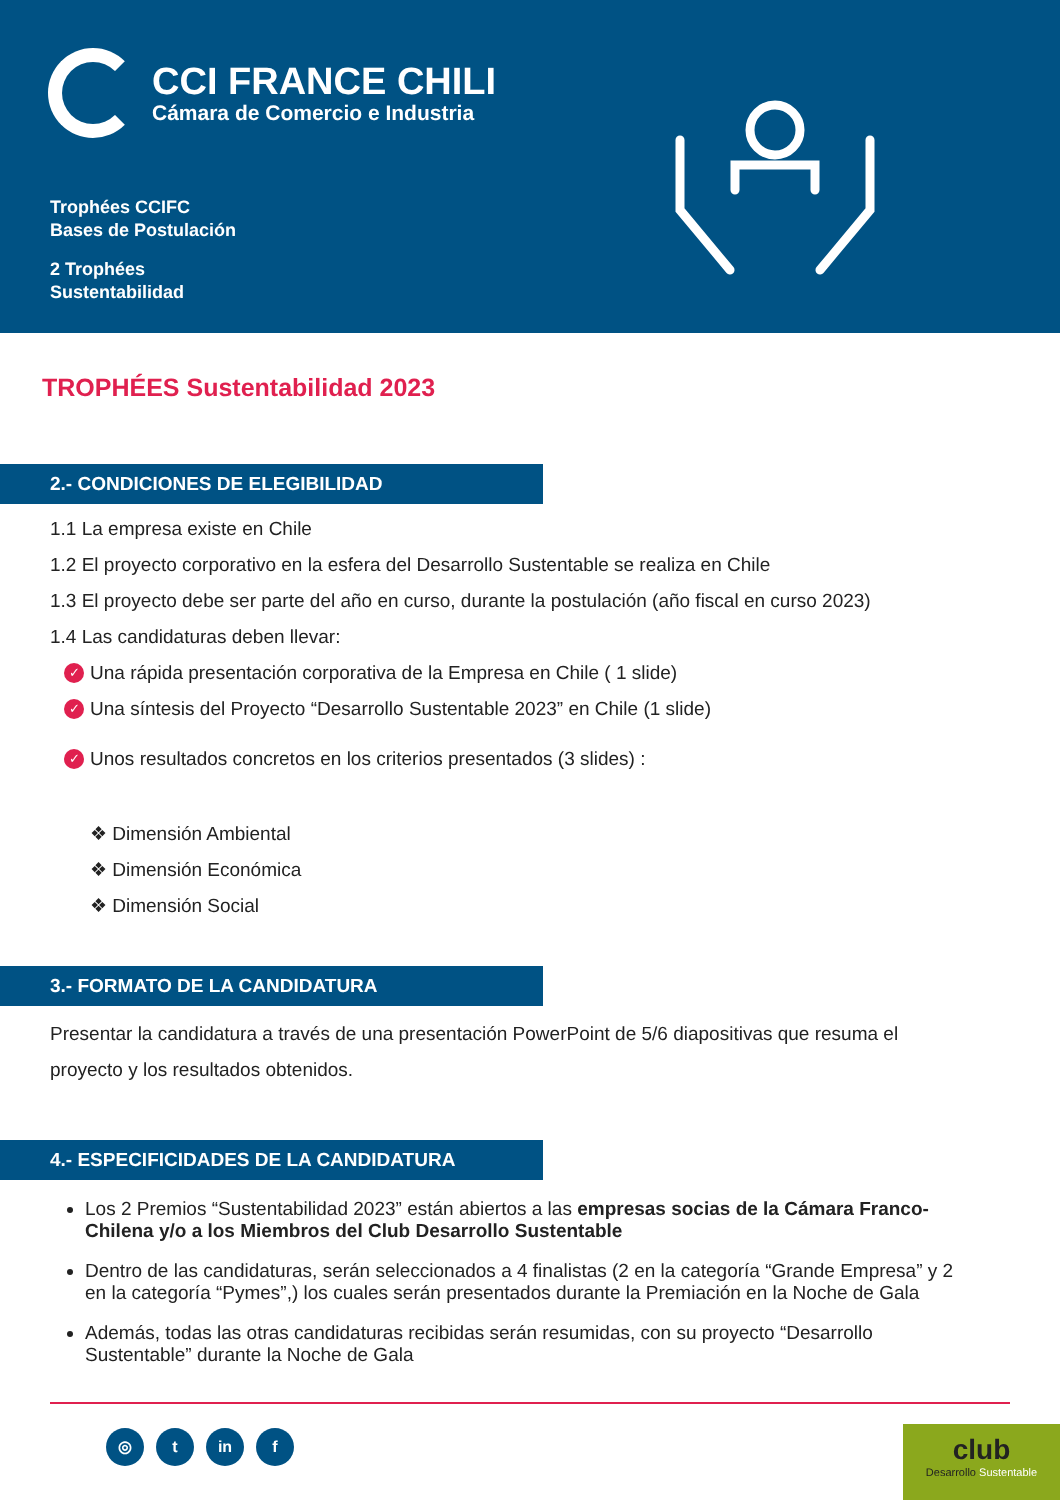CCI FRANCE CHILI
Cámara de Comercio e Industria
Trophées CCIFC
Bases de Postulación
2 Trophées
Sustentabilidad
TROPHÉES Sustentabilidad 2023
2.- CONDICIONES DE ELEGIBILIDAD
1.1 La empresa existe en Chile
1.2 El proyecto corporativo en la esfera del Desarrollo Sustentable se realiza en Chile
1.3 El proyecto debe ser parte del año en curso, durante la postulación (año fiscal en curso 2023)
1.4 Las candidaturas deben llevar:
✓ Una rápida presentación corporativa de la Empresa en Chile ( 1 slide)
✓ Una síntesis del Proyecto “Desarrollo Sustentable 2023” en Chile (1 slide)
✓ Unos resultados concretos en los criterios presentados (3 slides) :
❖ Dimensión Ambiental
❖ Dimensión Económica
❖ Dimensión Social
3.- FORMATO DE LA CANDIDATURA
Presentar la candidatura a través de una presentación PowerPoint de 5/6 diapositivas que resuma el proyecto y los resultados obtenidos.
4.- ESPECIFICIDADES DE LA CANDIDATURA
Los 2 Premios “Sustentabilidad 2023” están abiertos a las empresas socias de la Cámara Franco-Chilena y/o a los Miembros del Club Desarrollo Sustentable
Dentro de las candidaturas, serán seleccionados a 4 finalistas (2 en la categoría “Grande Empresa” y 2 en la categoría “Pymes”,) los cuales serán presentados durante la Premiación en la Noche de Gala
Además, todas las otras candidaturas recibidas serán resumidas, con su proyecto “Desarrollo Sustentable” durante la Noche de Gala
◎ t in f
club
Desarrollo Sustentable